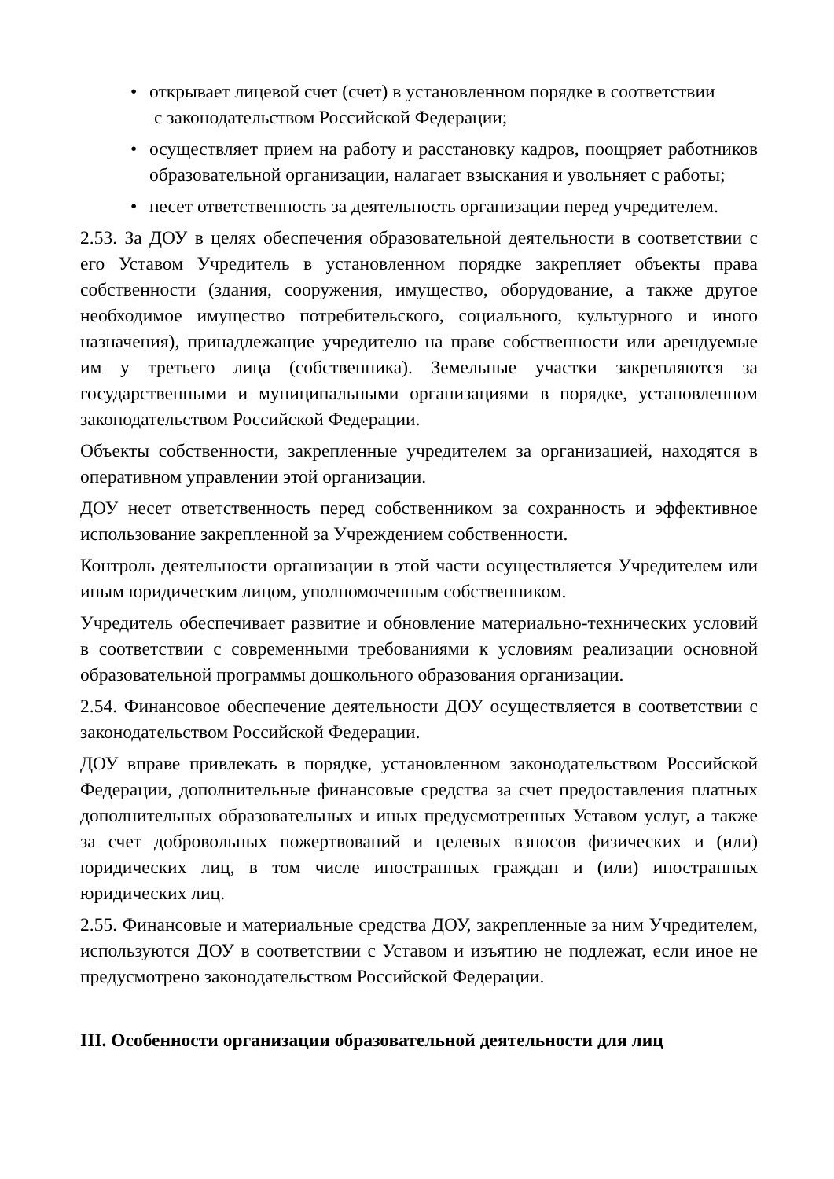• открывает лицевой счет (счет) в установленном порядке в соответствии
с законодательством Российской Федерации;
• осуществляет прием на работу и расстановку кадров, поощряет работников образовательной организации, налагает взыскания и увольняет с работы;
• несет ответственность за деятельность организации перед учредителем.
2.53. За ДОУ в целях обеспечения образовательной деятельности в соответствии с его Уставом Учредитель в установленном порядке закрепляет объекты права собственности (здания, сооружения, имущество, оборудование, а также другое необходимое имущество потребительского, социального, культурного и иного назначения), принадлежащие учредителю на праве собственности или арендуемые им у третьего лица (собственника). Земельные участки закрепляются за государственными и муниципальными организациями в порядке, установленном законодательством Российской Федерации.
Объекты собственности, закрепленные учредителем за организацией, находятся в оперативном управлении этой организации.
ДОУ несет ответственность перед собственником за сохранность и эффективное использование закрепленной за Учреждением собственности.
Контроль деятельности организации в этой части осуществляется Учредителем или иным юридическим лицом, уполномоченным собственником.
Учредитель обеспечивает развитие и обновление материально-технических условий в соответствии с современными требованиями к условиям реализации основной образовательной программы дошкольного образования организации.
2.54. Финансовое обеспечение деятельности ДОУ осуществляется в соответствии с законодательством Российской Федерации.
ДОУ вправе привлекать в порядке, установленном законодательством Российской Федерации, дополнительные финансовые средства за счет предоставления платных дополнительных образовательных и иных предусмотренных Уставом услуг, а также за счет добровольных пожертвований и целевых взносов физических и (или) юридических лиц, в том числе иностранных граждан и (или) иностранных юридических лиц.
2.55. Финансовые и материальные средства ДОУ, закрепленные за ним Учредителем, используются ДОУ в соответствии с Уставом и изъятию не подлежат, если иное не предусмотрено законодательством Российской Федерации.
III. Особенности организации образовательной деятельности для лиц